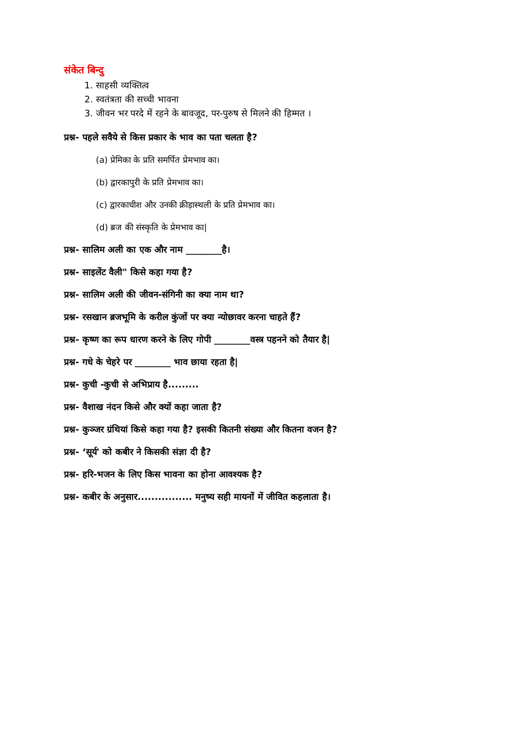संकेत बिन्दु
1. साहसी व्यक्तित्व
2. स्वतंत्रता की सच्ची भावना
3. जीवन भर परदे में रहने के बावजूद, पर-पुरुष से मिलने की हिम्मत ।
प्रश्न- पहले सवैये से किस प्रकार के भाव का पता चलता है?
(a) प्रेमिका के प्रति समर्पित प्रेमभाव का।
(b) द्वारकापुरी के प्रति प्रेमभाव का।
(c) द्वारकाधीश और उनकी क्रीड़ास्थली के प्रति प्रेमभाव का।
(d) ब्रज की संस्कृति के प्रेमभाव का|
प्रश्न- सालिम अली का एक और नाम ________है।
प्रश्न- साइलेंट वैली" किसे कहा गया है?
प्रश्न- सालिम अली की जीवन-संगिनी का क्या नाम था?
प्रश्न- रसखान ब्रजभूमि के करील कुंजों पर क्या न्योछावर करना चाहते हैं?
प्रश्न- कृष्ण का रूप धारण करने के लिए गोपी ________वस्त्र पहनने को तैयार है|
प्रश्न- गधे के चेहरे पर ________ भाव छाया रहता है|
प्रश्न- कुची -कुची से अभिप्राय है.........
प्रश्न- वैशाख नंदन किसे और क्यों कहा जाता है?
प्रश्न- कुञ्जर ग्रंथियां किसे कहा गया है? इसकी कितनी संख्या और कितना वजन है?
प्रश्न- ‘सूर्य' को कबीर ने किसकी संज्ञा दी है?
प्रश्न- हरि-भजन के लिए किस भावना का होना आवश्यक है?
प्रश्न- कबीर के अनुसार................ मनुष्य सही मायनों में जीवित कहलाता है।